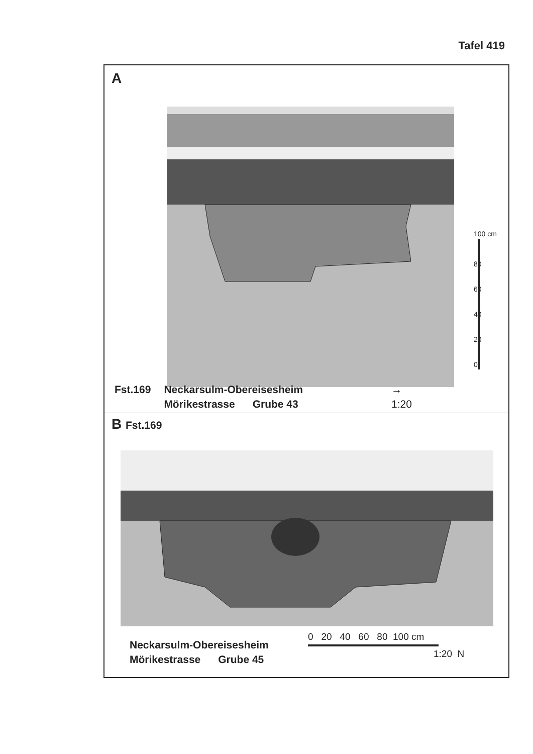Tafel 419
A
0
20
40
60
80
100 cm
Fst.169 Neckarsulm-Obereisesheim
Mörikestrasse Grube 43
→
1:20
B Fst.169
Neckarsulm-Obereisesheim
Mörikestrasse Grube 45
0 20 40 60 80 100 cm
1:20 N